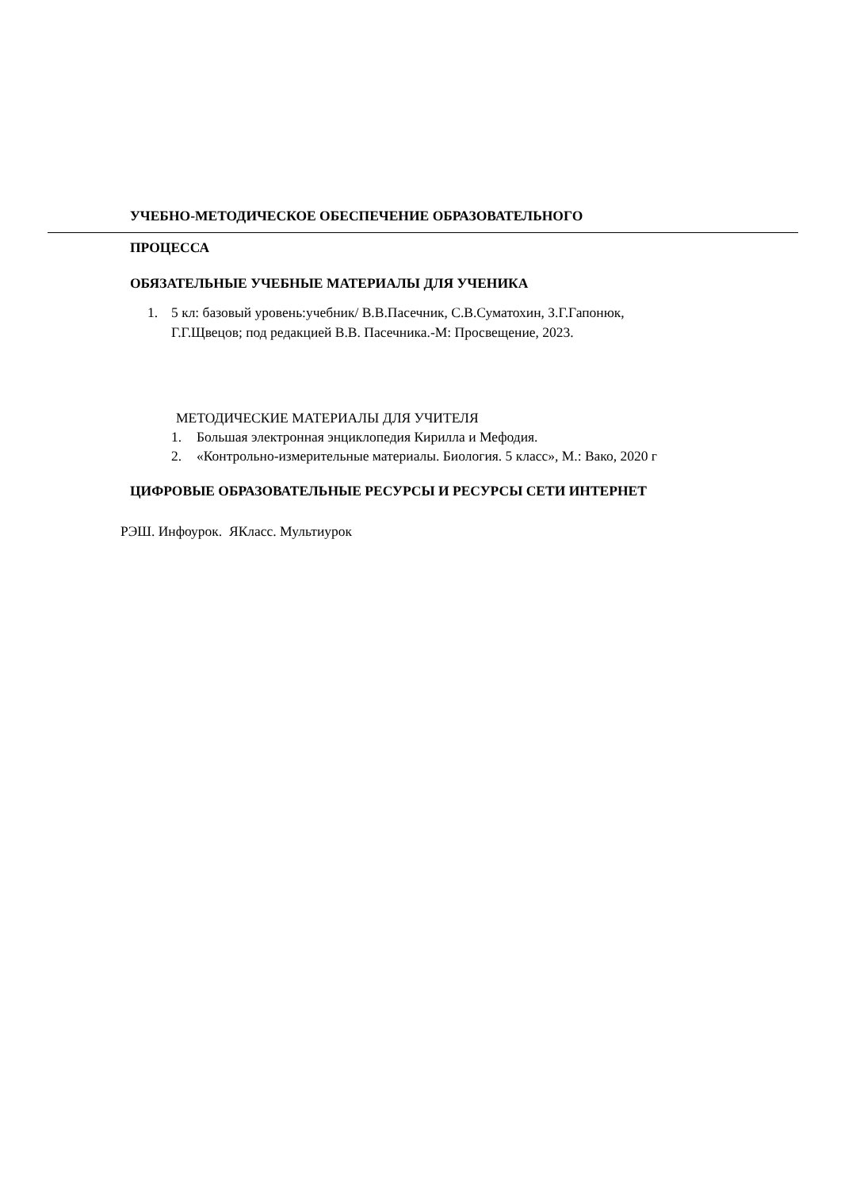УЧЕБНО-МЕТОДИЧЕСКОЕ ОБЕСПЕЧЕНИЕ ОБРАЗОВАТЕЛЬНОГО
ПРОЦЕССА
ОБЯЗАТЕЛЬНЫЕ УЧЕБНЫЕ МАТЕРИАЛЫ ДЛЯ УЧЕНИКА
1. 5 кл: базовый уровень:учебник/ В.В.Пасечник, С.В.Суматохин, З.Г.Гапонюк,
Г.Г.Щвецов; под редакцией В.В. Пасечника.-М: Просвещение, 2023.
МЕТОДИЧЕСКИЕ МАТЕРИАЛЫ ДЛЯ УЧИТЕЛЯ
1. Большая электронная энциклопедия Кирилла и Мефодия.
2. «Контрольно-измерительные материалы. Биология. 5 класс», М.: Вако, 2020 г
ЦИФРОВЫЕ ОБРАЗОВАТЕЛЬНЫЕ РЕСУРСЫ И РЕСУРСЫ СЕТИ ИНТЕРНЕТ
РЭШ. Инфоурок. ЯКласс. Мультиурок